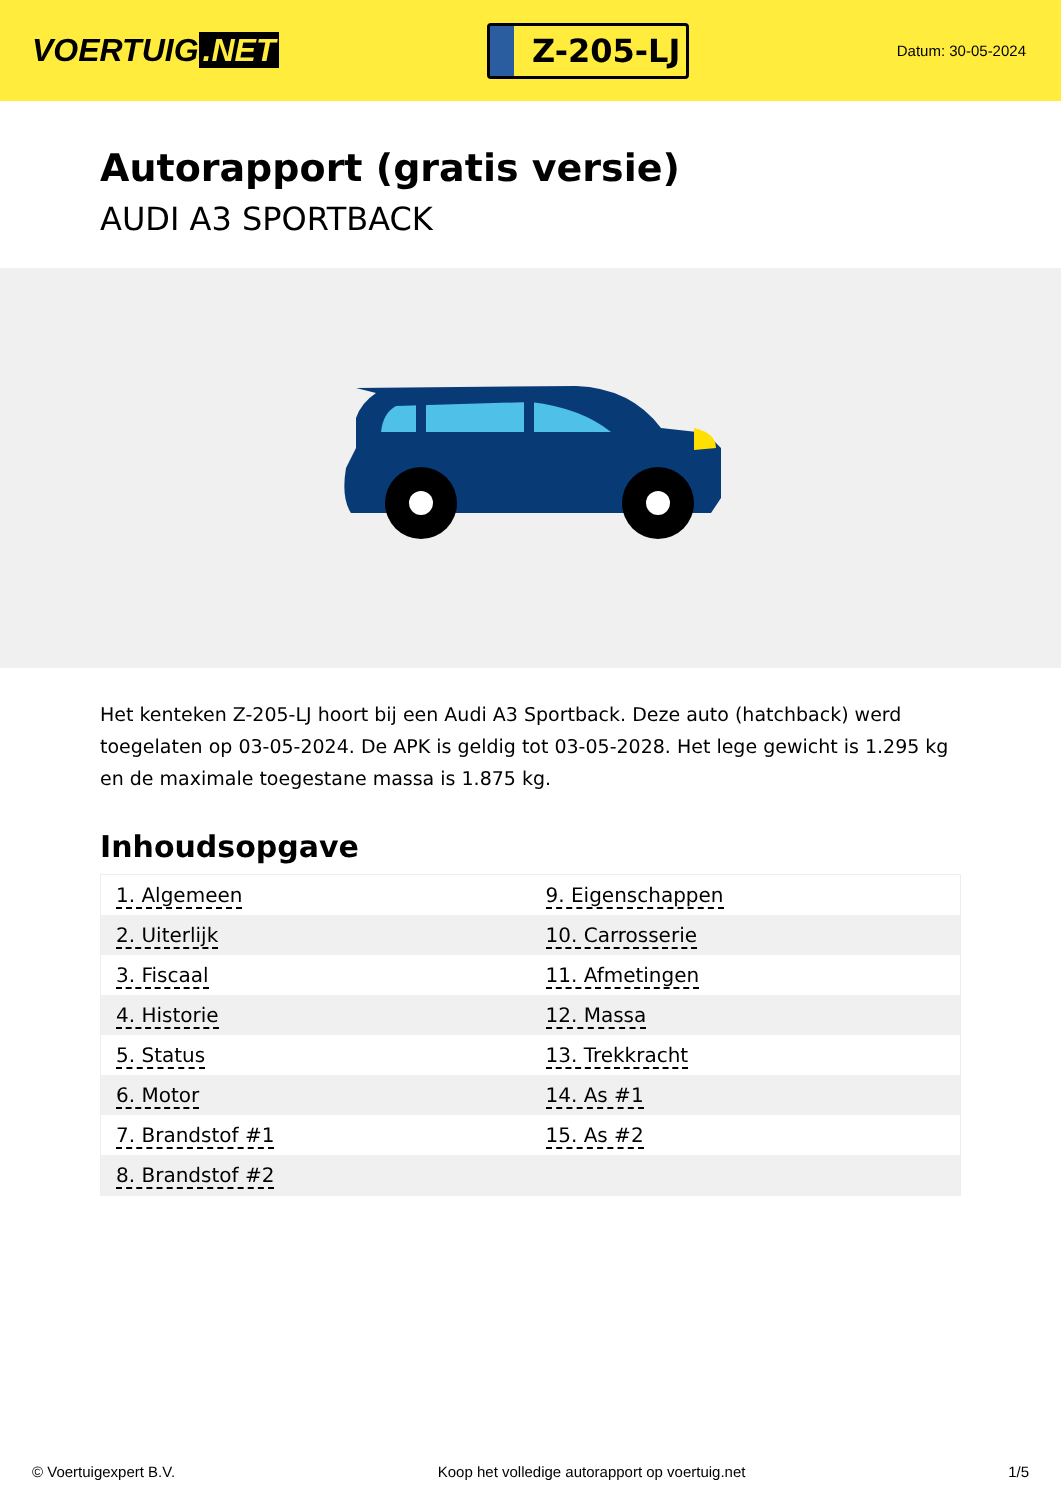VOERTUIG.NET
Z-205-LJ
Datum: 30-05-2024
Autorapport (gratis versie)
AUDI A3 SPORTBACK
Het kenteken Z-205-LJ hoort bij een Audi A3 Sportback. Deze auto (hatchback) werd toegelaten op 03-05-2024. De APK is geldig tot 03-05-2028. Het lege gewicht is 1.295 kg en de maximale toegestane massa is 1.875 kg.
Inhoudsopgave
| 1. Algemeen | 9. Eigenschappen |
| 2. Uiterlijk | 10. Carrosserie |
| 3. Fiscaal | 11. Afmetingen |
| 4. Historie | 12. Massa |
| 5. Status | 13. Trekkracht |
| 6. Motor | 14. As #1 |
| 7. Brandstof #1 | 15. As #2 |
| 8. Brandstof #2 | |
© Voertuigexpert B.V. Koop het volledige autorapport op voertuig.net 1/5